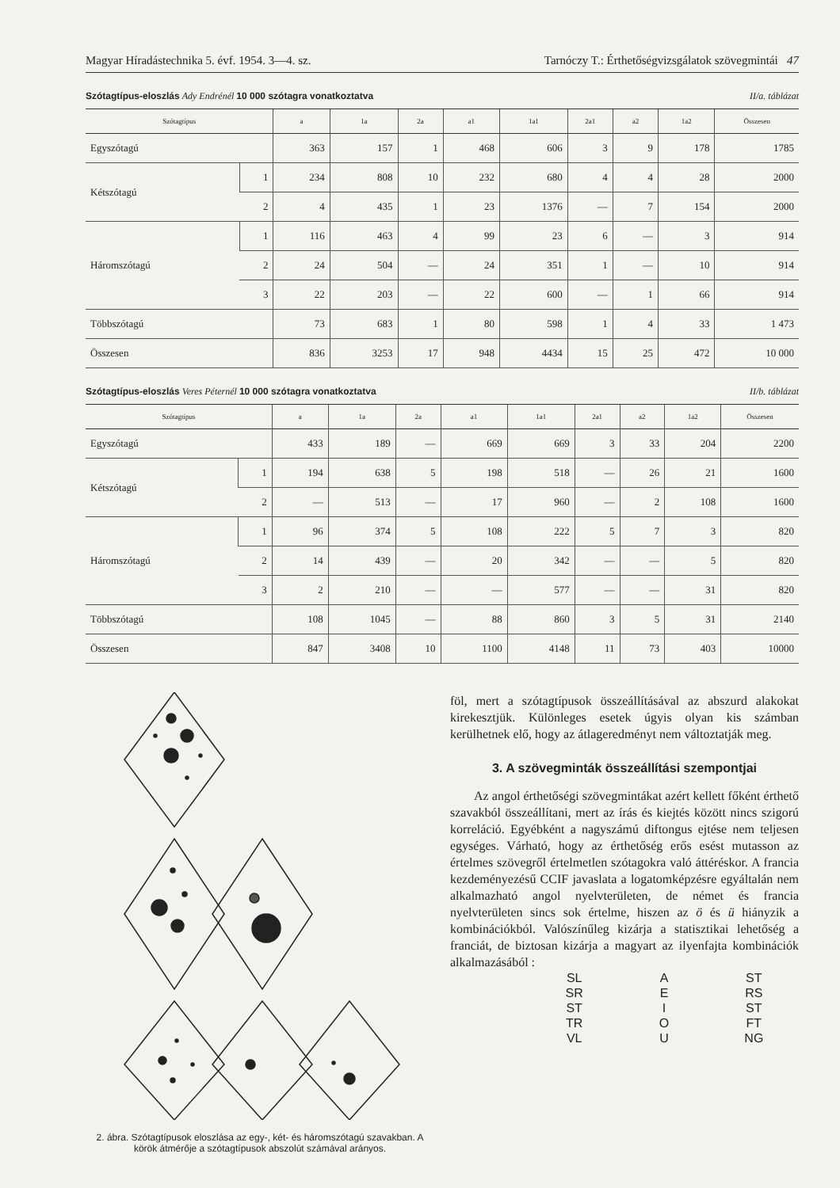Magyar Híradástechnika 5. évf. 1954. 3—4. sz. Tarnóczy T.: Érthetőségvizsgálatok szövegmintái 47
Szótagtípus-eloszlás Ady Endrénél 10 000 szótagra vonatkoztatva II/a. táblázat
| Szótagtípus | | a | 1a | 2a | a1 | 1a1 | 2a1 | a2 | 1a2 | Összesen |
| --- | --- | --- | --- | --- | --- | --- | --- | --- | --- | --- |
| Egyszótagú | | 363 | 157 | 1 | 468 | 606 | 3 | 9 | 178 | 1785 |
| Kétszótagú | 1 | 234 | 808 | 10 | 232 | 680 | 4 | 4 | 28 | 2000 |
| | 2 | 4 | 435 | 1 | 23 | 1376 | — | 7 | 154 | 2000 |
| Háromszótagú | 1 | 116 | 463 | 4 | 99 | 23 | 6 | — | 3 | 914 |
| | 2 | 24 | 504 | — | 24 | 351 | 1 | — | 10 | 914 |
| | 3 | 22 | 203 | — | 22 | 600 | — | 1 | 66 | 914 |
| Többszótagú | | 73 | 683 | 1 | 80 | 598 | 1 | 4 | 33 | 1 473 |
| Összesen | | 836 | 3253 | 17 | 948 | 4434 | 15 | 25 | 472 | 10 000 |
Szótagtípus-eloszlás Veres Péternél 10 000 szótagra vonatkoztatva II/b. táblázat
| Szótagtípus | | a | 1a | 2a | a1 | 1a1 | 2a1 | a2 | 1a2 | Összesen |
| --- | --- | --- | --- | --- | --- | --- | --- | --- | --- | --- |
| Egyszótagú | | 433 | 189 | — | 669 | 669 | 3 | 33 | 204 | 2200 |
| Kétszótagú | 1 | 194 | 638 | 5 | 198 | 518 | — | 26 | 21 | 1600 |
| | 2 | — | 513 | — | 17 | 960 | — | 2 | 108 | 1600 |
| Háromszótagú | 1 | 96 | 374 | 5 | 108 | 222 | 5 | 7 | 3 | 820 |
| | 2 | 14 | 439 | — | 20 | 342 | — | — | 5 | 820 |
| | 3 | 2 | 210 | — | — | 577 | — | — | 31 | 820 |
| Többszótagú | | 108 | 1045 | — | 88 | 860 | 3 | 5 | 31 | 2140 |
| Összesen | | 847 | 3408 | 10 | 1100 | 4148 | 11 | 73 | 403 | 10000 |
2. ábra. Szótagtípusok eloszlása az egy-, két- és háromszótagú szavakban. A körök átmérője a szótagtípusok abszolút számával arányos.
föl, mert a szótagtípusok összeállításával az abszurd alakokat kirekesztjük. Különleges esetek úgyis olyan kis számban kerülhetnek elő, hogy az átlageredményt nem változtatják meg.
3. A szövegminták összeállítási szempontjai
Az angol érthetőségi szövegmintákat azért kellett főként érthető szavakból összeállítani, mert az írás és kiejtés között nincs szigorú korreláció. Egyébként a nagyszámú diftongus ejtése nem teljesen egységes. Várható, hogy az érthetőség erős esést mutasson az értelmes szövegről értelmetlen szótagokra való áttéréskor. A francia kezdeményezésű CCIF javaslata a logatomképzésre egyáltalán nem alkalmazható angol nyelvterületen, de német és francia nyelvterületen sincs sok értelme, hiszen az ö és ü hiányzik a kombinációkból. Valószínűleg kizárja a statisztikai lehetőség a franciát, de biztosan kizárja a magyart az ilyenfajta kombinációk alkalmazásából :
SL A ST SR E RS ST I ST TR O FT VL U NG